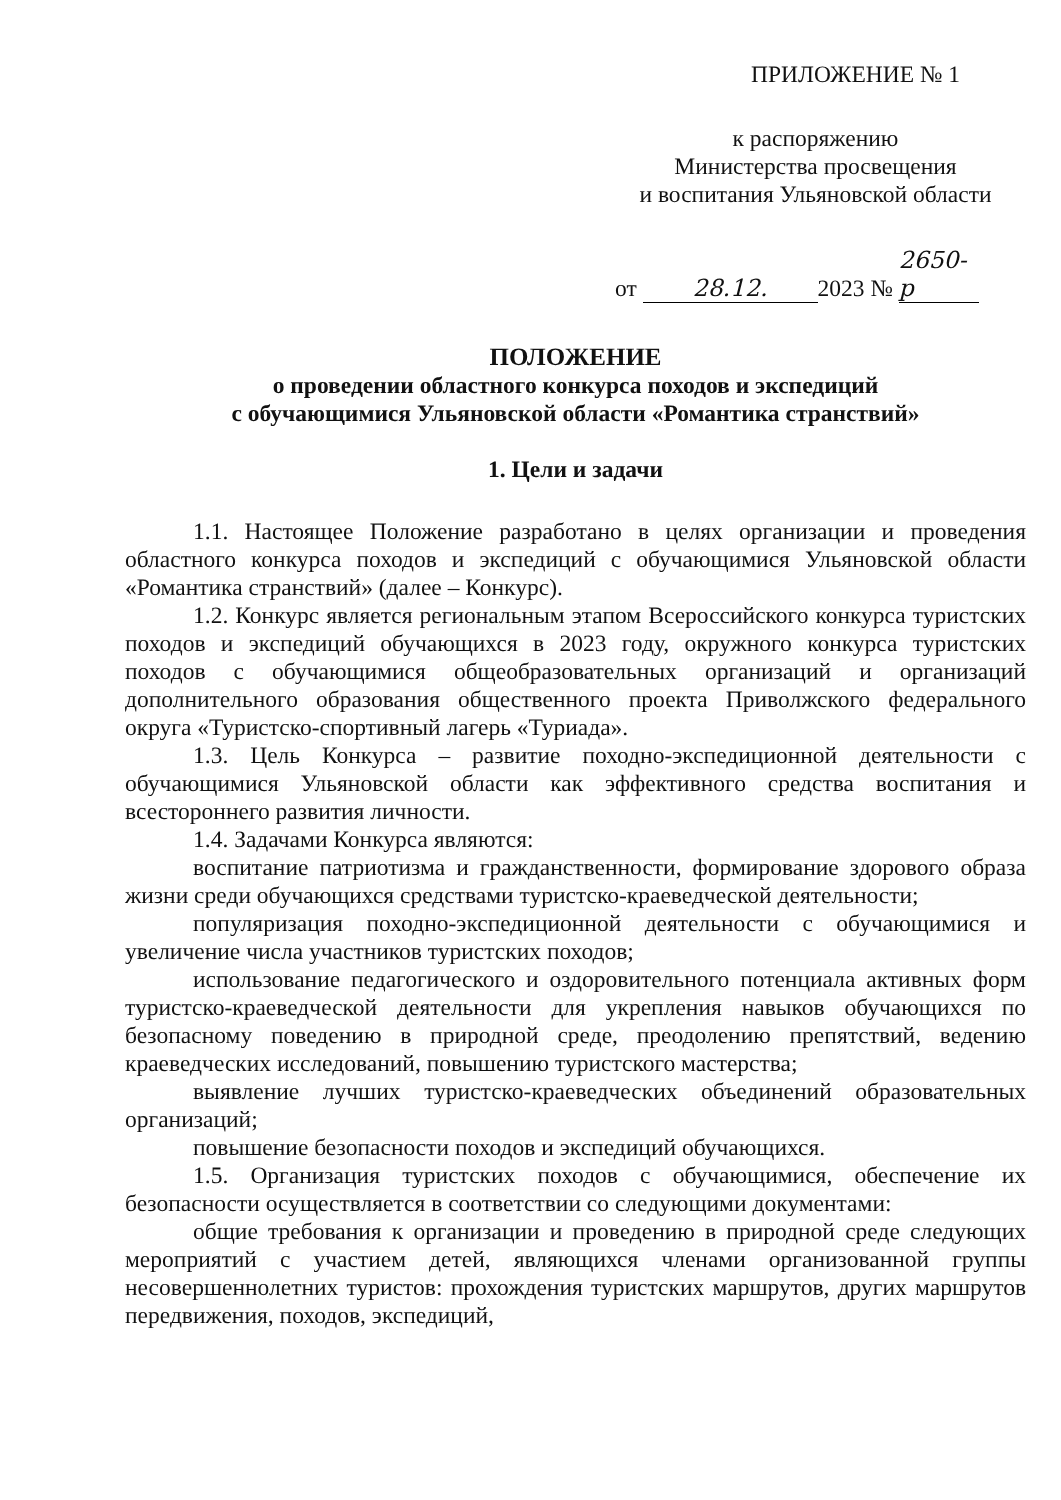ПРИЛОЖЕНИЕ № 1
к распоряжению
Министерства просвещения
и воспитания Ульяновской области
от 28.12. 2023 № 2650-р
ПОЛОЖЕНИЕ
о проведении областного конкурса походов и экспедиций
с обучающимися Ульяновской области «Романтика странствий»
1. Цели и задачи
1.1. Настоящее Положение разработано в целях организации и проведения областного конкурса походов и экспедиций с обучающимися Ульяновской области «Романтика странствий» (далее – Конкурс).
1.2. Конкурс является региональным этапом Всероссийского конкурса туристских походов и экспедиций обучающихся в 2023 году, окружного конкурса туристских походов с обучающимися общеобразовательных организаций и организаций дополнительного образования общественного проекта Приволжского федерального округа «Туристско-спортивный лагерь «Туриада».
1.3. Цель Конкурса – развитие походно-экспедиционной деятельности с обучающимися Ульяновской области как эффективного средства воспитания и всестороннего развития личности.
1.4. Задачами Конкурса являются:
воспитание патриотизма и гражданственности, формирование здорового образа жизни среди обучающихся средствами туристско-краеведческой деятельности;
популяризация походно-экспедиционной деятельности с обучающимися и увеличение числа участников туристских походов;
использование педагогического и оздоровительного потенциала активных форм туристско-краеведческой деятельности для укрепления навыков обучающихся по безопасному поведению в природной среде, преодолению препятствий, ведению краеведческих исследований, повышению туристского мастерства;
выявление лучших туристско-краеведческих объединений образовательных организаций;
повышение безопасности походов и экспедиций обучающихся.
1.5. Организация туристских походов с обучающимися, обеспечение их безопасности осуществляется в соответствии со следующими документами:
общие требования к организации и проведению в природной среде следующих мероприятий с участием детей, являющихся членами организованной группы несовершеннолетних туристов: прохождения туристских маршрутов, других маршрутов передвижения, походов, экспедиций,